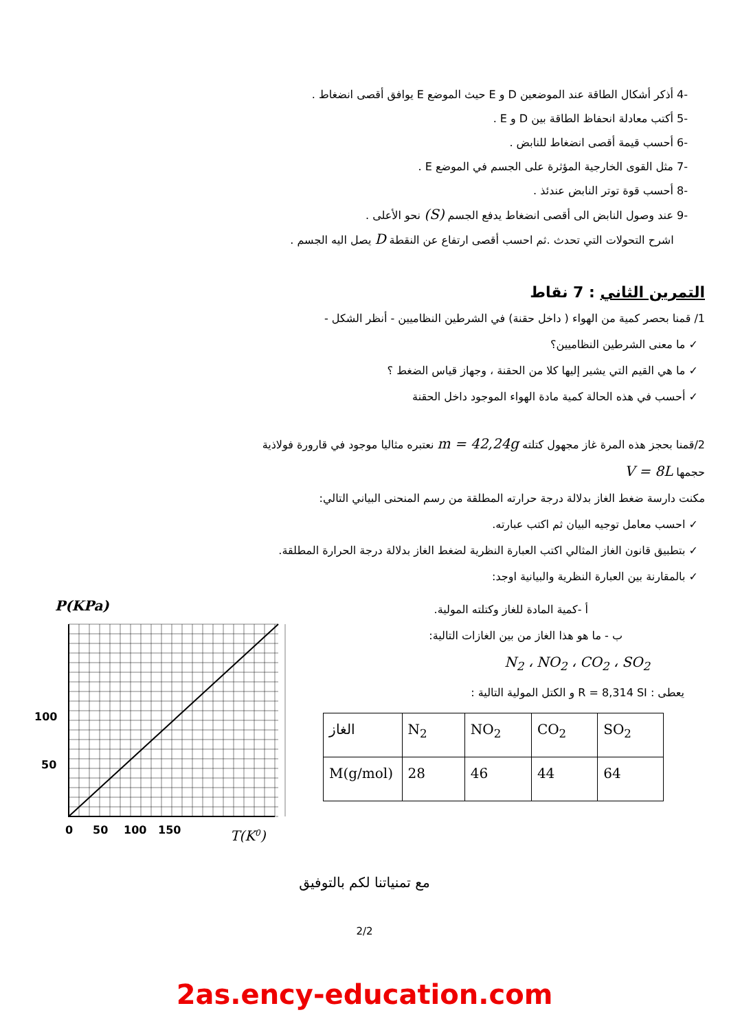-4 أذكر أشكال الطاقة عند الموضعين D و E حيث الموضع E يوافق أقصى انضغاط .
-5 أكتب معادلة انحفاظ الطاقة بين D و E .
-6 أحسب قيمة أقصى انضغاط للنابض .
-7 مثل القوى الخارجية المؤثرة على الجسم في الموضع E .
-8 أحسب قوة توتر النابض عندئذ .
-9 عند وصول النابض الى أقصى انضغاط يدفع الجسم (S) نحو الأعلى .
اشرح التحولات التي تحدث .ثم احسب أقصى ارتفاع عن النقطة D يصل اليه الجسم .
التمرين الثاني : 7 نقاط
1/ قمنا بحصر كمية من الهواء ( داخل حقنة) في الشرطين النظاميين - أنظر الشكل -
✓ ما معنى الشرطين النظاميين؟
✓ ما هي القيم التي يشير إليها كلا من الحقنة ، وجهاز قياس الضغط ؟
✓ أحسب في هذه الحالة كمية مادة الهواء الموجود داخل الحقنة
2/قمنا بحجز هذه المرة غاز مجهول كتلته m = 42,24g نعتبره مثاليا موجود في قارورة فولاذية
حجمها V = 8L
مكنت دارسة ضغط الغاز بدلالة درجة حرارته المطلقة من رسم المنحنى البياني التالي:
✓ احسب معامل توجيه البيان ثم اكتب عبارته.
✓ بتطبيق قانون الغاز المثالي اكتب العبارة النظرية لضغط الغاز بدلالة درجة الحرارة المطلقة.
✓ بالمقارنة بين العبارة النظرية والبيانية اوجد:
P(KPa)
100
50
0
50
100
150
T(K0)
أ -كمية المادة للغاز وكتلته المولية.
ب - ما هو هذا الغاز من بين الغازات التالية:
N<sub>2</sub> ، NO<sub>2</sub> ، CO<sub>2</sub> ، SO<sub>2</sub>
يعطى : R = 8,314 SI و الكتل المولية التالية :
| الغاز | N<sub>2</sub> | NO<sub>2</sub> | CO<sub>2</sub> | SO<sub>2</sub> |
| --- | --- | --- | --- | --- |
| M(g/mol) | 28 | 46 | 44 | 64 |
مع تمنياتنا لكم بالتوفيق
2/2
2as.ency-education.com